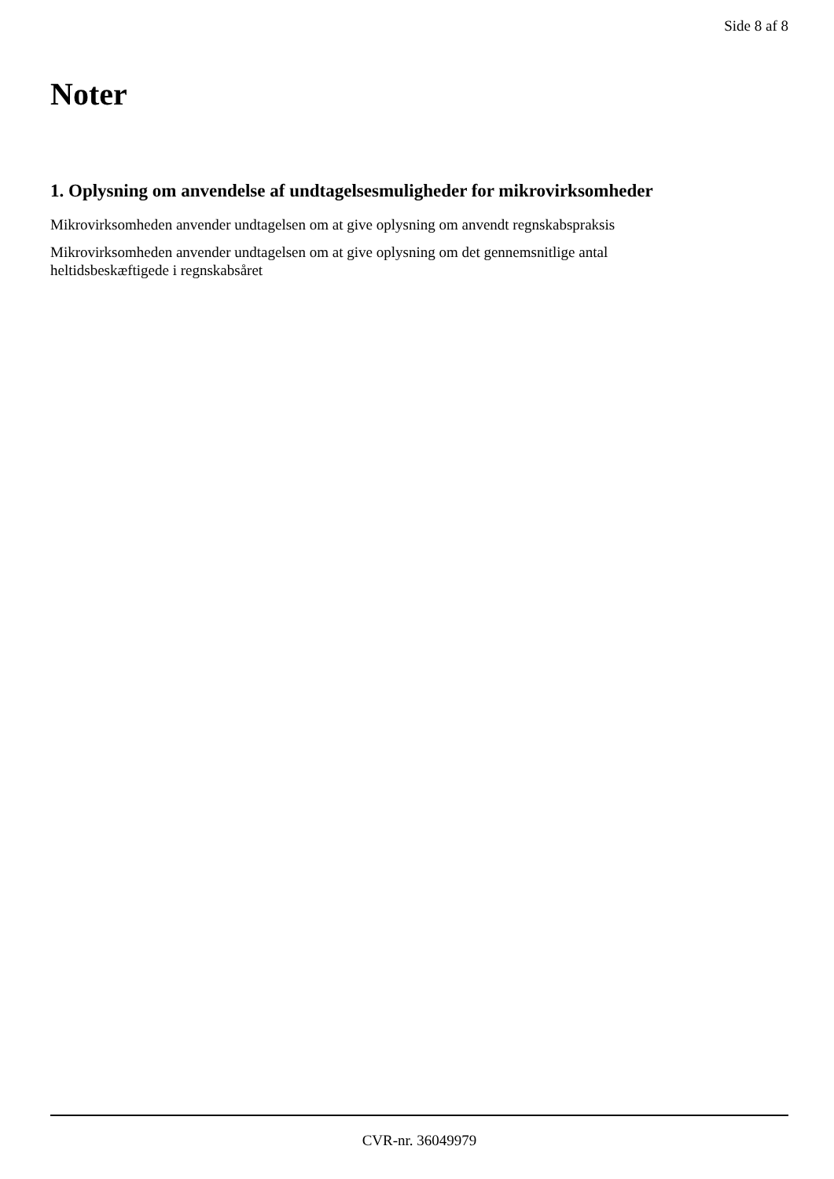Side 8 af 8
Noter
1. Oplysning om anvendelse af undtagelsesmuligheder for mikrovirksomheder
Mikrovirksomheden anvender undtagelsen om at give oplysning om anvendt regnskabspraksis
Mikrovirksomheden anvender undtagelsen om at give oplysning om det gennemsnitlige antal
heltidsbeskæftigede i regnskabsåret
CVR-nr. 36049979